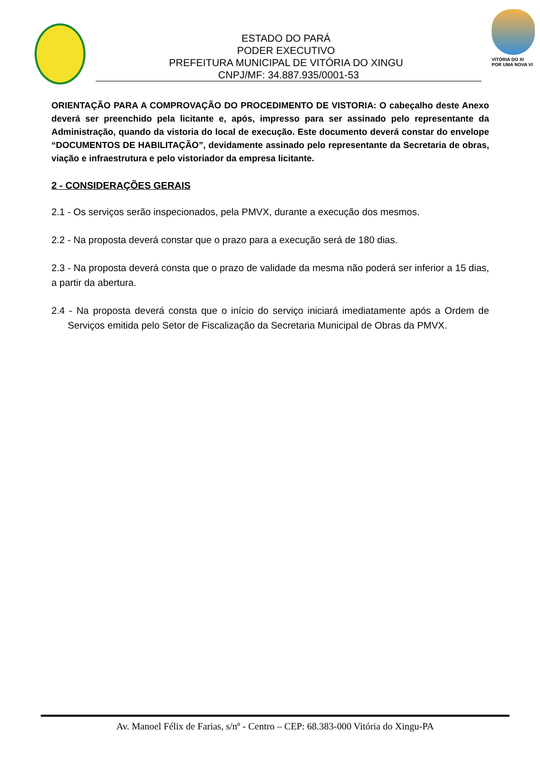ESTADO DO PARÁ
PODER EXECUTIVO
PREFEITURA MUNICIPAL DE VITÓRIA DO XINGU
CNPJ/MF: 34.887.935/0001-53
VITÓRIA DO XI
POR UMA NOVA VI
ORIENTAÇÃO PARA A COMPROVAÇÃO DO PROCEDIMENTO DE VISTORIA: O cabeçalho deste Anexo deverá ser preenchido pela licitante e, após, impresso para ser assinado pelo representante da Administração, quando da vistoria do local de execução. Este documento deverá constar do envelope “DOCUMENTOS DE HABILITAÇÃO”, devidamente assinado pelo representante da Secretaria de obras, viação e infraestrutura e pelo vistoriador da empresa licitante.
2 - CONSIDERAÇÕES GERAIS
2.1 - Os serviços serão inspecionados, pela PMVX, durante a execução dos mesmos.
2.2 - Na proposta deverá constar que o prazo para a execução será de 180 dias.
2.3 - Na proposta deverá consta que o prazo de validade da mesma não poderá ser inferior a 15 dias, a partir da abertura.
2.4 - Na proposta deverá consta que o início do serviço iniciará imediatamente após a Ordem de Serviços emitida pelo Setor de Fiscalização da Secretaria Municipal de Obras da PMVX.
Av. Manoel Félix de Farias, s/nº - Centro – CEP: 68.383-000 Vitória do Xingu-PA